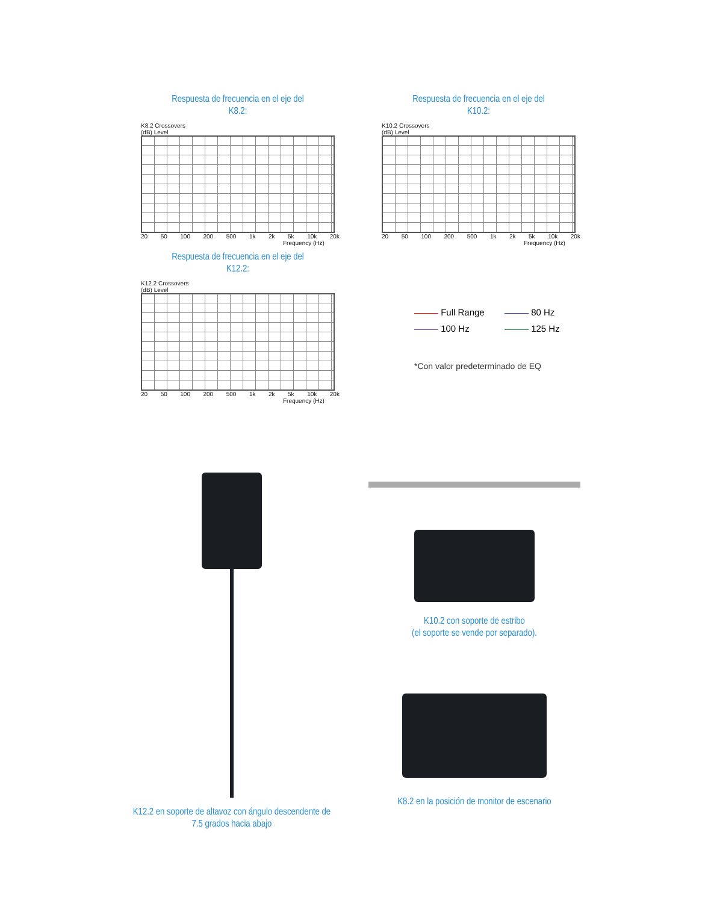Respuesta de frecuencia en el eje del
K8.2:
K8.2 Crossovers
(dB) Level
20 50 100 200 500 1k 2k 5k 10k 20k
Frequency (Hz)
Respuesta de frecuencia en el eje del
K12.2:
K12.2 Crossovers
(dB) Level
20 50 100 200 500 1k 2k 5k 10k 20k
Frequency (Hz)
Respuesta de frecuencia en el eje del
K10.2:
K10.2 Crossovers
(dB) Level
20 50 100 200 500 1k 2k 5k 10k 20k
Frequency (Hz)
Full Range 80 Hz
100 Hz 125 Hz
*Con valor predeterminado de EQ
K12.2 en soporte de altavoz con ángulo descendente de
7.5 grados hacia abajo
K10.2 con soporte de estribo
(el soporte se vende por separado).
K8.2 en la posición de monitor de escenario